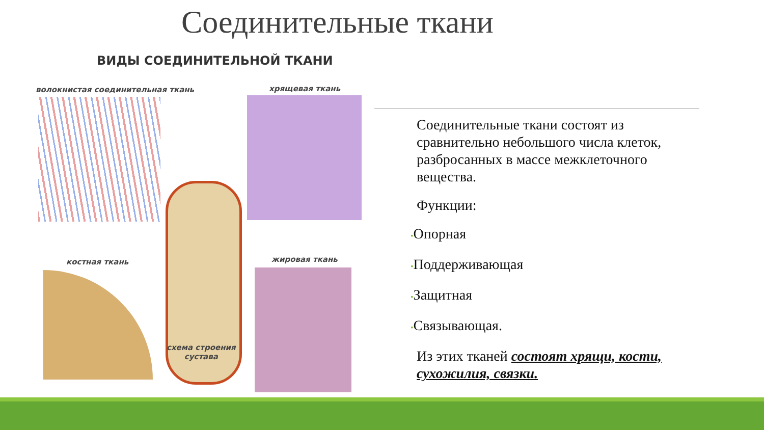Соединительные ткани
ВИДЫ СОЕДИНИТЕЛЬНОЙ ТКАНИ
волокнистая соединительная ткань
хрящевая ткань
костная ткань жировая ткань
схема строения
сустава
Соединительные ткани состоят из сравнительно небольшого числа клеток, разбросанных в массе межклеточного вещества.
Функции:
•Опорная
•Поддерживающая
•Защитная
•Связывающая.
Из этих тканей состоят хрящи, кости, сухожилия, связки.